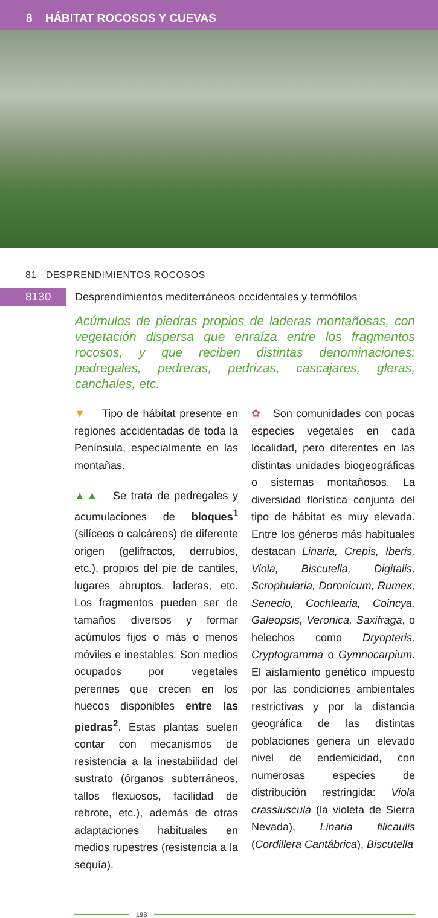8 HÁBITAT ROCOSOS Y CUEVAS
81 DESPRENDIMIENTOS ROCOSOS
8130 Desprendimientos mediterráneos occidentales y termófilos
Acúmulos de piedras propios de laderas montañosas, con vegetación dispersa que enraíza entre los fragmentos rocosos, y que reciben distintas denominaciones: pedregales, pedreras, pedrizas, cascajares, gleras, canchales, etc.
▼ Tipo de hábitat presente en regiones accidentadas de toda la Península, especialmente en las montañas.
▲▲ Se trata de pedregales y acumulaciones de bloques<sup>1</sup> (silíceos o calcáreos) de diferente origen (gelifractos, derrubios, etc.), propios del pie de cantiles, lugares abruptos, laderas, etc. Los fragmentos pueden ser de tamaños diversos y formar acúmulos fijos o más o menos móviles e inestables. Son medios ocupados por vegetales perennes que crecen en los huecos disponibles entre las piedras<sup>2</sup>. Estas plantas suelen contar con mecanismos de resistencia a la inestabilidad del sustrato (órganos subterráneos, tallos flexuosos, facilidad de rebrote, etc.), además de otras adaptaciones habituales en medios rupestres (resistencia a la sequía).
✿ Son comunidades con pocas especies vegetales en cada localidad, pero diferentes en las distintas unidades biogeográficas o sistemas montañosos. La diversidad florística conjunta del tipo de hábitat es muy elevada. Entre los géneros más habituales destacan Linaria, Crepis, Iberis, Viola, Biscutella, Digitalis, Scrophularia, Doronicum, Rumex, Senecio, Cochlearia, Coincya, Galeopsis, Veronica, Saxifraga, o helechos como Dryopteris, Cryptogramma o Gymnocarpium. El aislamiento genético impuesto por las condiciones ambientales restrictivas y por la distancia geográfica de las distintas poblaciones genera un elevado nivel de endemicidad, con numerosas especies de distribución restringida: Viola crassiuscula (la violeta de Sierra Nevada), Linaria filicaulis (Cordillera Cantábrica), Biscutella
198